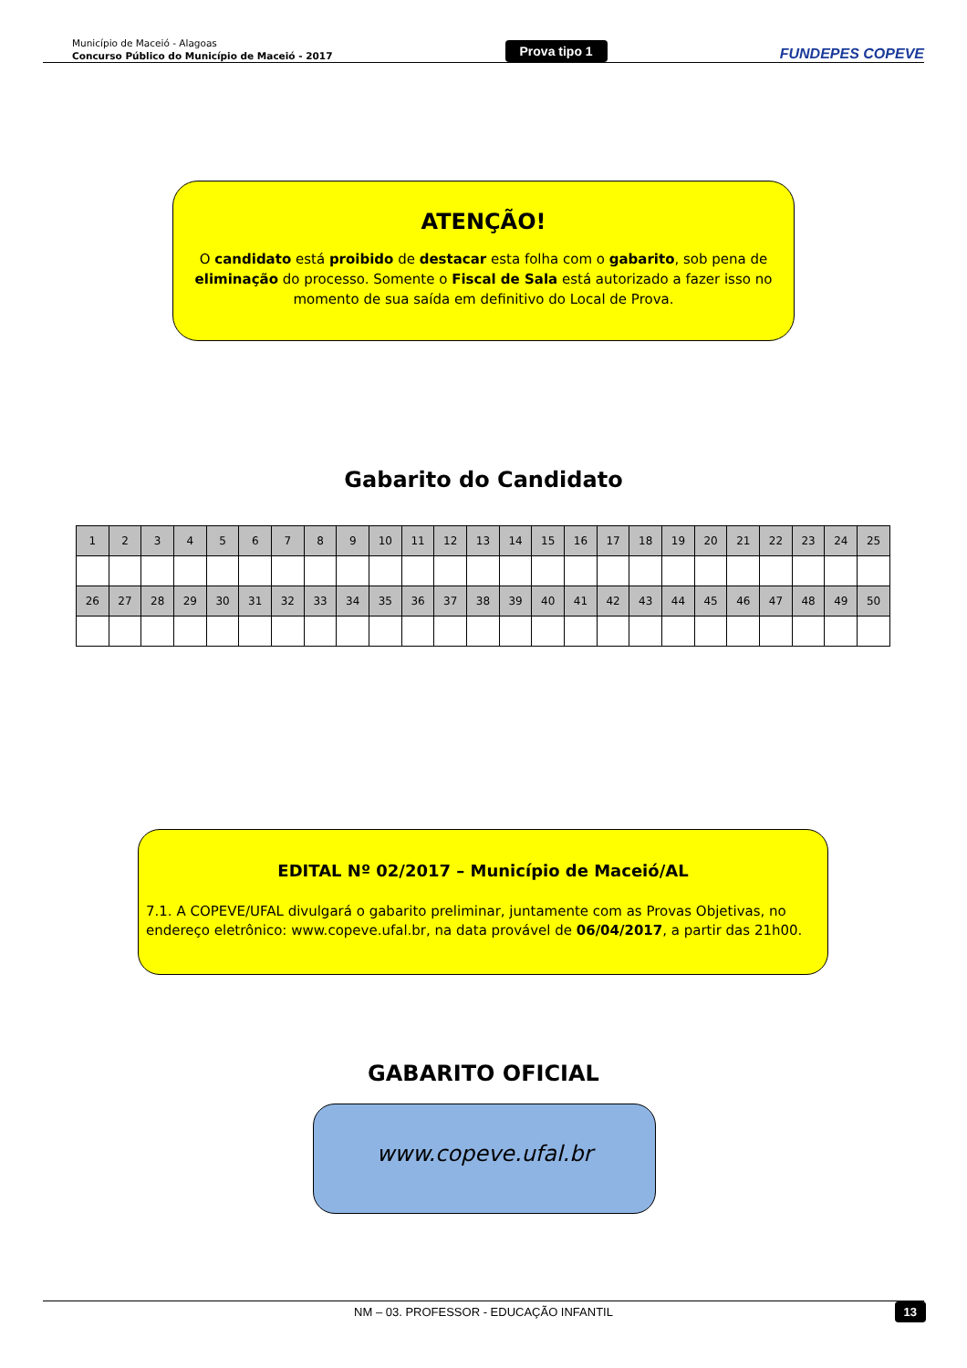Município de Maceió - Alagoas
Concurso Público do Município de Maceió - 2017
Prova tipo 1
FUNDEPES COPEVE
ATENÇÃO!
O candidato está proibido de destacar esta folha com o gabarito, sob pena de eliminação do processo. Somente o Fiscal de Sala está autorizado a fazer isso no momento de sua saída em definitivo do Local de Prova.
Gabarito do Candidato
| 1 | 2 | 3 | 4 | 5 | 6 | 7 | 8 | 9 | 10 | 11 | 12 | 13 | 14 | 15 | 16 | 17 | 18 | 19 | 20 | 21 | 22 | 23 | 24 | 25 |
| 26 | 27 | 28 | 29 | 30 | 31 | 32 | 33 | 34 | 35 | 36 | 37 | 38 | 39 | 40 | 41 | 42 | 43 | 44 | 45 | 46 | 47 | 48 | 49 | 50 |
EDITAL Nº 02/2017 – Município de Maceió/AL
7.1. A COPEVE/UFAL divulgará o gabarito preliminar, juntamente com as Provas Objetivas, no endereço eletrônico: www.copeve.ufal.br, na data provável de 06/04/2017, a partir das 21h00.
GABARITO OFICIAL
www.copeve.ufal.br
NM – 03. PROFESSOR - EDUCAÇÃO INFANTIL 13